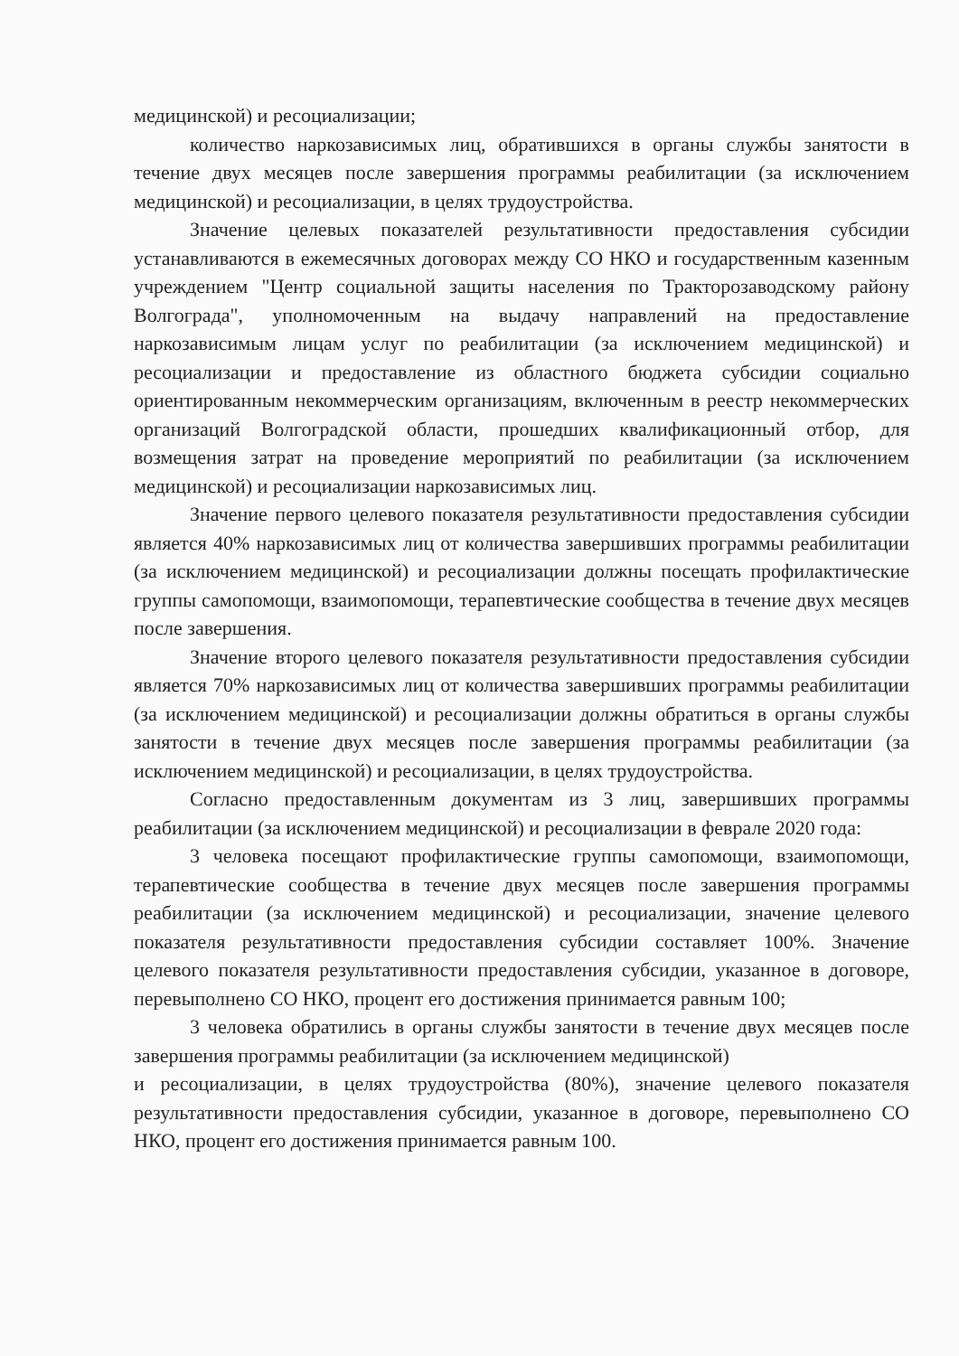медицинской) и ресоциализации;
количество наркозависимых лиц, обратившихся в органы службы занятости в течение двух месяцев после завершения программы реабилитации (за исключением медицинской) и ресоциализации, в целях трудоустройства.
Значение целевых показателей результативности предоставления субсидии устанавливаются в ежемесячных договорах между СО НКО и государственным казенным учреждением "Центр социальной защиты населения по Тракторозаводскому району Волгограда", уполномоченным на выдачу направлений на предоставление наркозависимым лицам услуг по реабилитации (за исключением медицинской) и ресоциализации и предоставление из областного бюджета субсидии социально ориентированным некоммерческим организациям, включенным в реестр некоммерческих организаций Волгоградской области, прошедших квалификационный отбор, для возмещения затрат на проведение мероприятий по реабилитации (за исключением медицинской) и ресоциализации наркозависимых лиц.
Значение первого целевого показателя результативности предоставления субсидии является 40% наркозависимых лиц от количества завершивших программы реабилитации (за исключением медицинской) и ресоциализации должны посещать профилактические группы самопомощи, взаимопомощи, терапевтические сообщества в течение двух месяцев после завершения.
Значение второго целевого показателя результативности предоставления субсидии является 70% наркозависимых лиц от количества завершивших программы реабилитации (за исключением медицинской) и ресоциализации должны обратиться в органы службы занятости в течение двух месяцев после завершения программы реабилитации (за исключением медицинской) и ресоциализации, в целях трудоустройства.
Согласно предоставленным документам из 3 лиц, завершивших программы реабилитации (за исключением медицинской) и ресоциализации в феврале 2020 года:
3 человека посещают профилактические группы самопомощи, взаимопомощи, терапевтические сообщества в течение двух месяцев после завершения программы реабилитации (за исключением медицинской) и ресоциализации, значение целевого показателя результативности предоставления субсидии составляет 100%. Значение целевого показателя результативности предоставления субсидии, указанное в договоре, перевыполнено СО НКО, процент его достижения принимается равным 100;
3 человека обратились в органы службы занятости в течение двух месяцев после завершения программы реабилитации (за исключением медицинской)
и ресоциализации, в целях трудоустройства (80%), значение целевого показателя результативности предоставления субсидии, указанное в договоре, перевыполнено СО НКО, процент его достижения принимается равным 100.